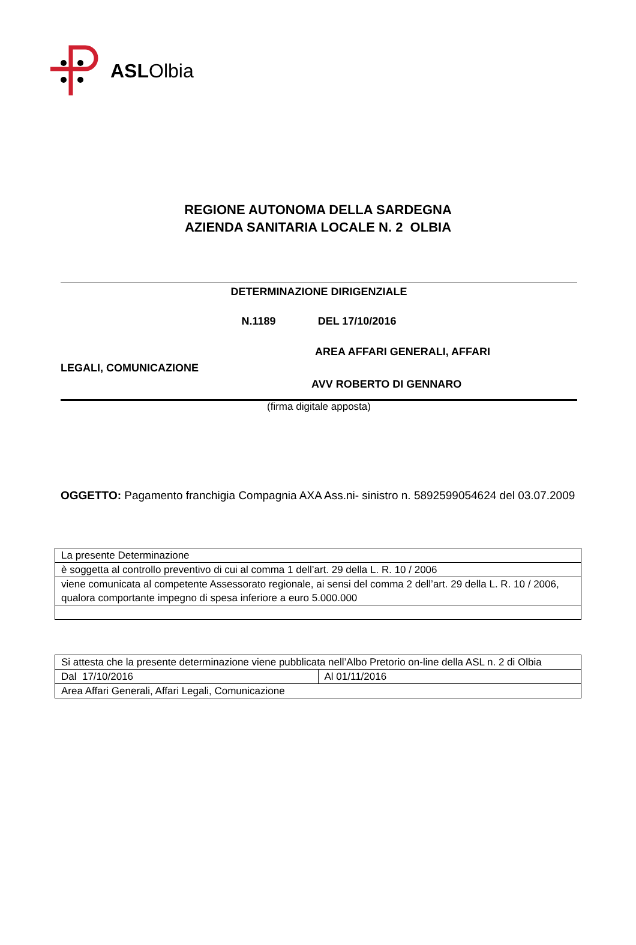ASLOlbia
REGIONE AUTONOMA DELLA SARDEGNA
AZIENDA SANITARIA LOCALE N. 2 OLBIA
DETERMINAZIONE DIRIGENZIALE
N.1189 DEL 17/10/2016
AREA AFFARI GENERALI, AFFARI
LEGALI, COMUNICAZIONE
AVV ROBERTO DI GENNARO
(firma digitale apposta)
OGGETTO: Pagamento franchigia Compagnia AXA Ass.ni- sinistro n. 5892599054624 del 03.07.2009
| La presente Determinazione |
| è soggetta al controllo preventivo di cui al comma 1 dell’art. 29 della L. R. 10 / 2006 |
| viene comunicata al competente Assessorato regionale, ai sensi del comma 2 dell’art. 29 della L. R. 10 / 2006, qualora comportante impegno di spesa inferiore a euro 5.000.000 |
| Si attesta che la presente determinazione viene pubblicata nell’Albo Pretorio on-line della ASL n. 2 di Olbia | |
| Dal 17/10/2016 | Al 01/11/2016 |
| Area Affari Generali, Affari Legali, Comunicazione | |